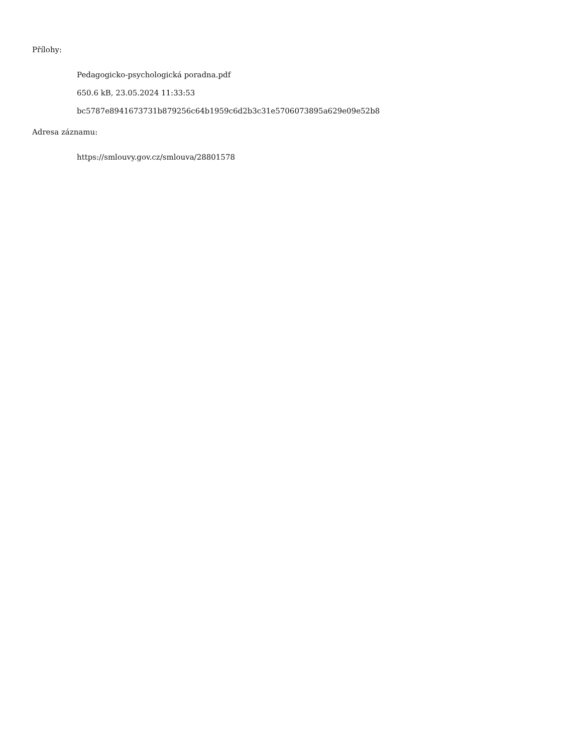Přílohy:
Pedagogicko-psychologická poradna.pdf
650.6 kB, 23.05.2024 11:33:53
bc5787e8941673731b879256c64b1959c6d2b3c31e5706073895a629e09e52b8
Adresa záznamu:
https://smlouvy.gov.cz/smlouva/28801578